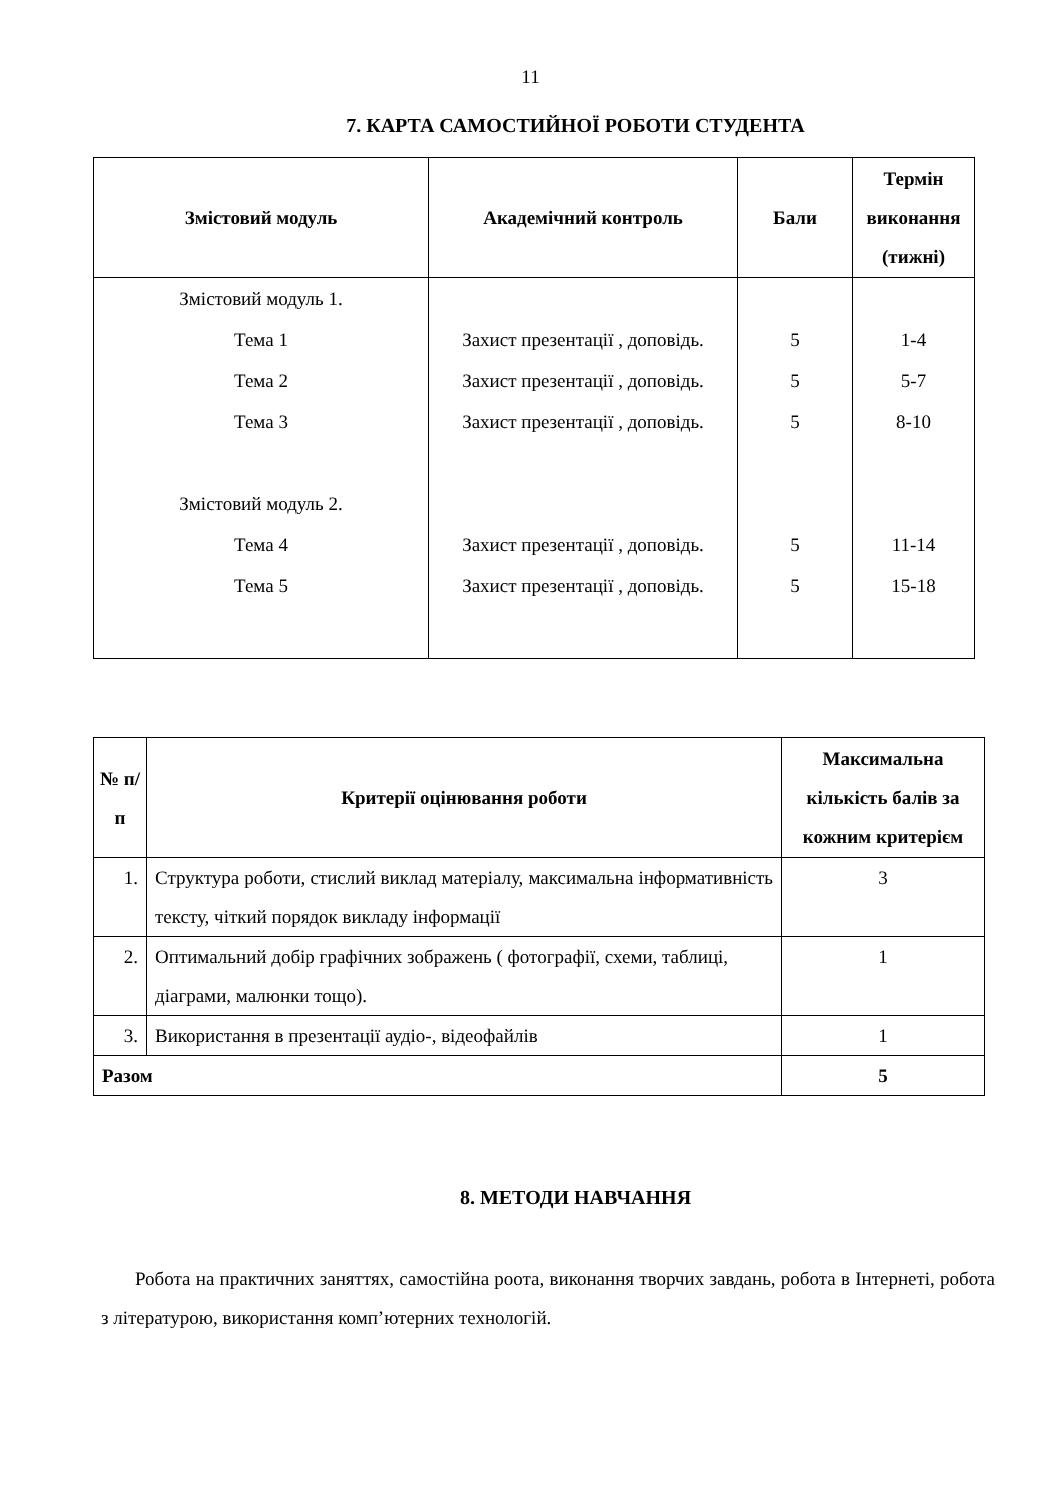11
7. КАРТА САМОСТИЙНОЇ РОБОТИ СТУДЕНТА
| Змістовий модуль | Академічний контроль | Бали | Термін виконання (тижні) |
| --- | --- | --- | --- |
| Змістовий модуль 1. | | | |
| Тема 1 | Захист презентації , доповідь. | 5 | 1-4 |
| Тема 2 | Захист презентації , доповідь. | 5 | 5-7 |
| Тема 3 | Захист презентації , доповідь. | 5 | 8-10 |
| Змістовий модуль 2. | | | |
| Тема 4 | Захист презентації , доповідь. | 5 | 11-14 |
| Тема 5 | Захист презентації , доповідь. | 5 | 15-18 |
| № п/п | Критерії оцінювання роботи | Максимальна кількість балів за кожним критерієм |
| --- | --- | --- |
| 1. | Структура роботи, стислий виклад матеріалу, максимальна інформативність тексту, чіткий порядок викладу інформації | 3 |
| 2. | Оптимальний добір графічних зображень ( фотографії, схеми, таблиці, діаграми, малюнки тощо). | 1 |
| 3. | Використання в презентації аудіо-, відеофайлів | 1 |
| Разом | | 5 |
8. МЕТОДИ НАВЧАННЯ
Робота на практичних заняттях, самостійна роота, виконання творчих завдань, робота в Інтернеті, робота з літературою, використання комп’ютерних технологій.